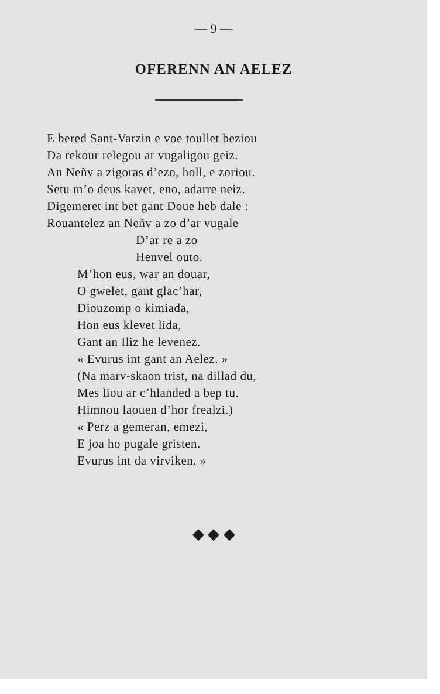— 9 —
OFERENN AN AELEZ
E bered Sant-Varzin e voe toullet beziou
Da rekour relegou ar vugaligou geiz.
An Neñv a zigoras d’ezo, holl, e zoriou.
Setu m’o deus kavet, eno, adarre neiz.
Digemeret int bet gant Doue heb dale :
Rouantelez an Neñv a zo d’ar vugale
D’ar re a zo
Henvel outo.
M’hon eus, war an douar,
O gwelet, gant glac’har,
Diouzomp o kimiada,
Hon eus klevet lida,
Gant an Iliz he levenez.
« Evurus int gant an Aelez. »
(Na marv-skaon trist, na dillad du,
Mes liou ar c’hlanded a bep tu.
Himnou laouen d’hor frealzi.)
« Perz a gemeran, emezi,
E joa ho pugale gristen.
Evurus int da virviken. »
◆ ◆ ◆